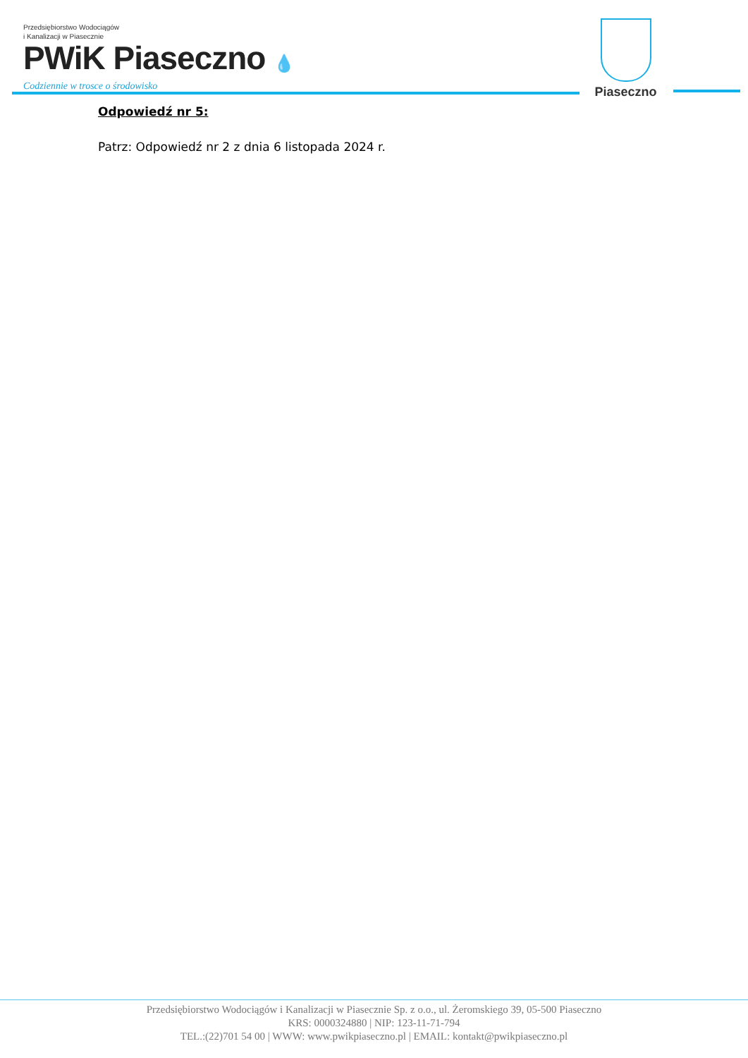Przedsiębiorstwo Wodociągów
i Kanalizacji w Piasecznie
PWiK Piaseczno 💧
Codziennie w trosce o środowisko
Piaseczno
Odpowiedź nr 5:
Patrz: Odpowiedź nr 2 z dnia 6 listopada 2024 r.
Przedsiębiorstwo Wodociągów i Kanalizacji w Piasecznie Sp. z o.o., ul. Żeromskiego 39, 05-500 Piaseczno
KRS: 0000324880 | NIP: 123-11-71-794
TEL.:(22)701 54 00 | WWW: www.pwikpiaseczno.pl | EMAIL: kontakt@pwikpiaseczno.pl